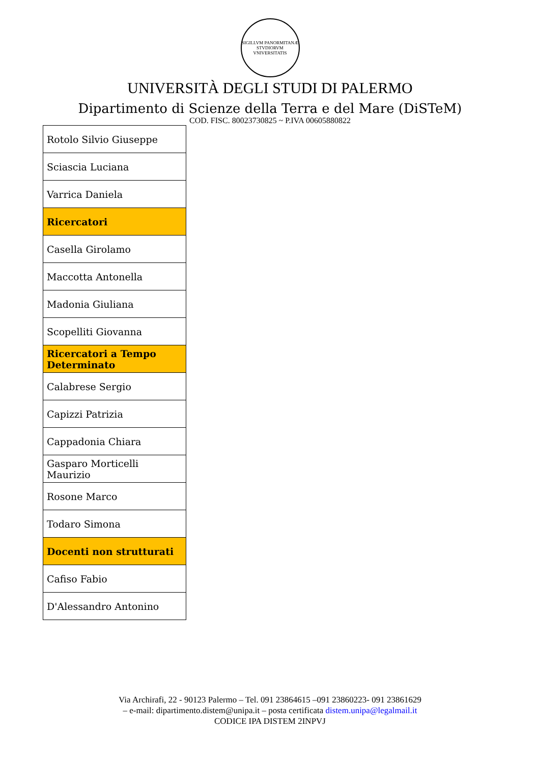SIGILLVM PANORMITANÆ STVDIORVM VNIVERSITATIS
UNIVERSITÀ DEGLI STUDI DI PALERMO
Dipartimento di Scienze della Terra e del Mare (DiSTeM)
COD. FISC. 80023730825 ~ P.IVA 00605880822
| Rotolo Silvio Giuseppe |
| Sciascia Luciana |
| Varrica Daniela |
| Ricercatori |
| Casella Girolamo |
| Maccotta Antonella |
| Madonia Giuliana |
| Scopelliti Giovanna |
| Ricercatori a Tempo Determinato |
| Calabrese Sergio |
| Capizzi Patrizia |
| Cappadonia Chiara |
| Gasparo Morticelli Maurizio |
| Rosone Marco |
| Todaro Simona |
| Docenti non strutturati |
| Cafiso Fabio |
| D'Alessandro Antonino |
Via Archirafi, 22 - 90123 Palermo – Tel. 091 23864615 –091 23860223- 091 23861629
– e-mail: dipartimento.distem@unipa.it – posta certificata distem.unipa@legalmail.it
CODICE IPA DISTEM 2INPVJ